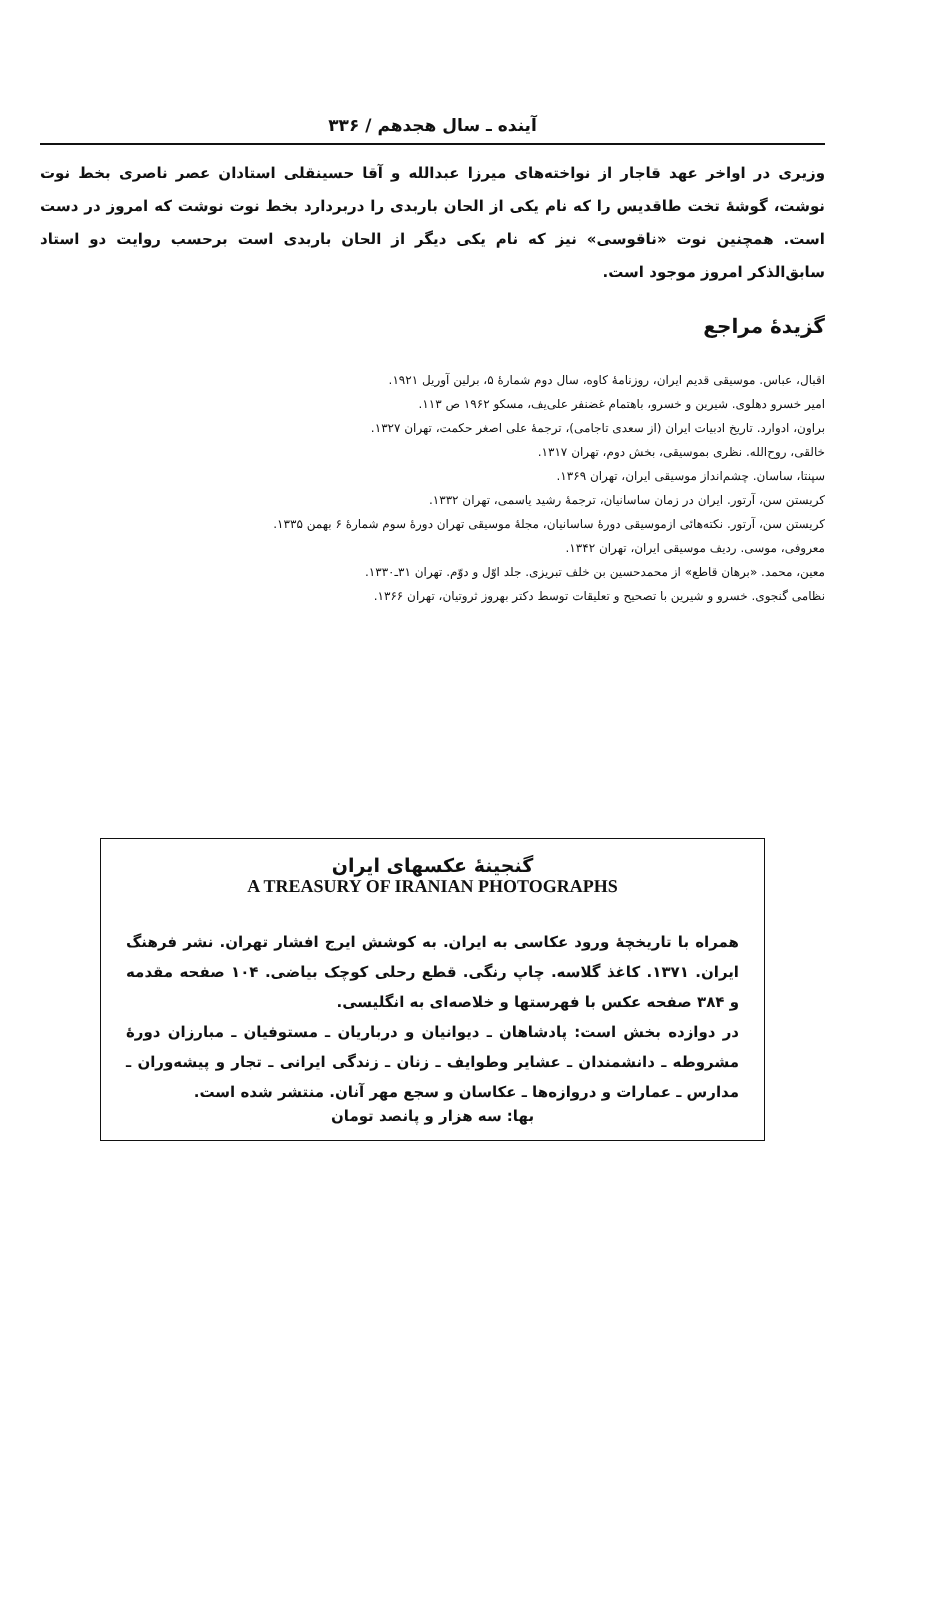آینده ـ سال هجدهم / ۳۳۶
وزیری در اواخر عهد قاجار از نواخته‌های میرزا عبدالله و آقا حسینقلی استادان عصر ناصری بخط نوت نوشت، گوشهٔ تخت طاقدیس را که نام یکی از الحان باربدی را دربردارد بخط نوت نوشت که امروز در دست است. همچنین نوت «ناقوسی» نیز که نام یکی دیگر از الحان باربدی است برحسب روایت دو استاد سابق‌الذکر امروز موجود است.
گزیدهٔ مراجع
اقبال، عباس. موسیقی قدیم ایران، روزنامهٔ کاوه، سال دوم شمارهٔ ۵، برلین آوریل ۱۹۲۱.
امیر خسرو دهلوی. شیرین و خسرو، باهتمام غضنفر علی‌یف، مسکو ۱۹۶۲ ص ۱۱۳.
براون، ادوارد. تاریخ ادبیات ایران (از سعدی تاجامی)، ترجمهٔ علی اصغر حکمت، تهران ۱۳۲۷.
خالقی، روح‌الله. نظری بموسیقی، بخش دوم، تهران ۱۳۱۷.
سپنتا، ساسان. چشم‌انداز موسیقی ایران، تهران ۱۳۶۹.
کریستن سن، آرتور. ایران در زمان ساسانیان، ترجمهٔ رشید یاسمی، تهران ۱۳۳۲.
کریستن سن، آرتور. نکته‌هائی ازموسیقی دورهٔ ساسانیان، مجلهٔ موسیقی تهران دورهٔ سوم شمارهٔ ۶ بهمن ۱۳۳۵.
معروفی، موسی. ردیف موسیقی ایران، تهران ۱۳۴۲.
معین، محمد. «برهان قاطع» از محمدحسین بن خلف تبریزی. جلد اوّل و دوّم. تهران ۳۱ـ۱۳۳۰.
نظامی گنجوی. خسرو و شیرین با تصحیح و تعلیقات توسط دکتر بهروز ثروتیان، تهران ۱۳۶۶.
گنجینهٔ عکسهای ایران
A TREASURY OF IRANIAN PHOTOGRAPHS
همراه با تاریخچهٔ ورود عکاسی به ایران. به کوشش ایرج افشار تهران. نشر فرهنگ ایران. ۱۳۷۱. کاغذ گلاسه. چاپ رنگی. قطع رحلی کوچک بیاضی. ۱۰۴ صفحه مقدمه و ۳۸۴ صفحه عکس با فهرستها و خلاصه‌ای به انگلیسی.
در دوازده بخش است: پادشاهان ـ دیوانیان و درباریان ـ مستوفیان ـ مبارزان دورهٔ مشروطه ـ دانشمندان ـ عشایر وطوایف ـ زنان ـ زندگی ایرانی ـ تجار و پیشه‌وران ـ مدارس ـ عمارات و دروازه‌ها ـ عکاسان و سجع مهر آنان. منتشر شده است.
بها: سه هزار و پانصد تومان